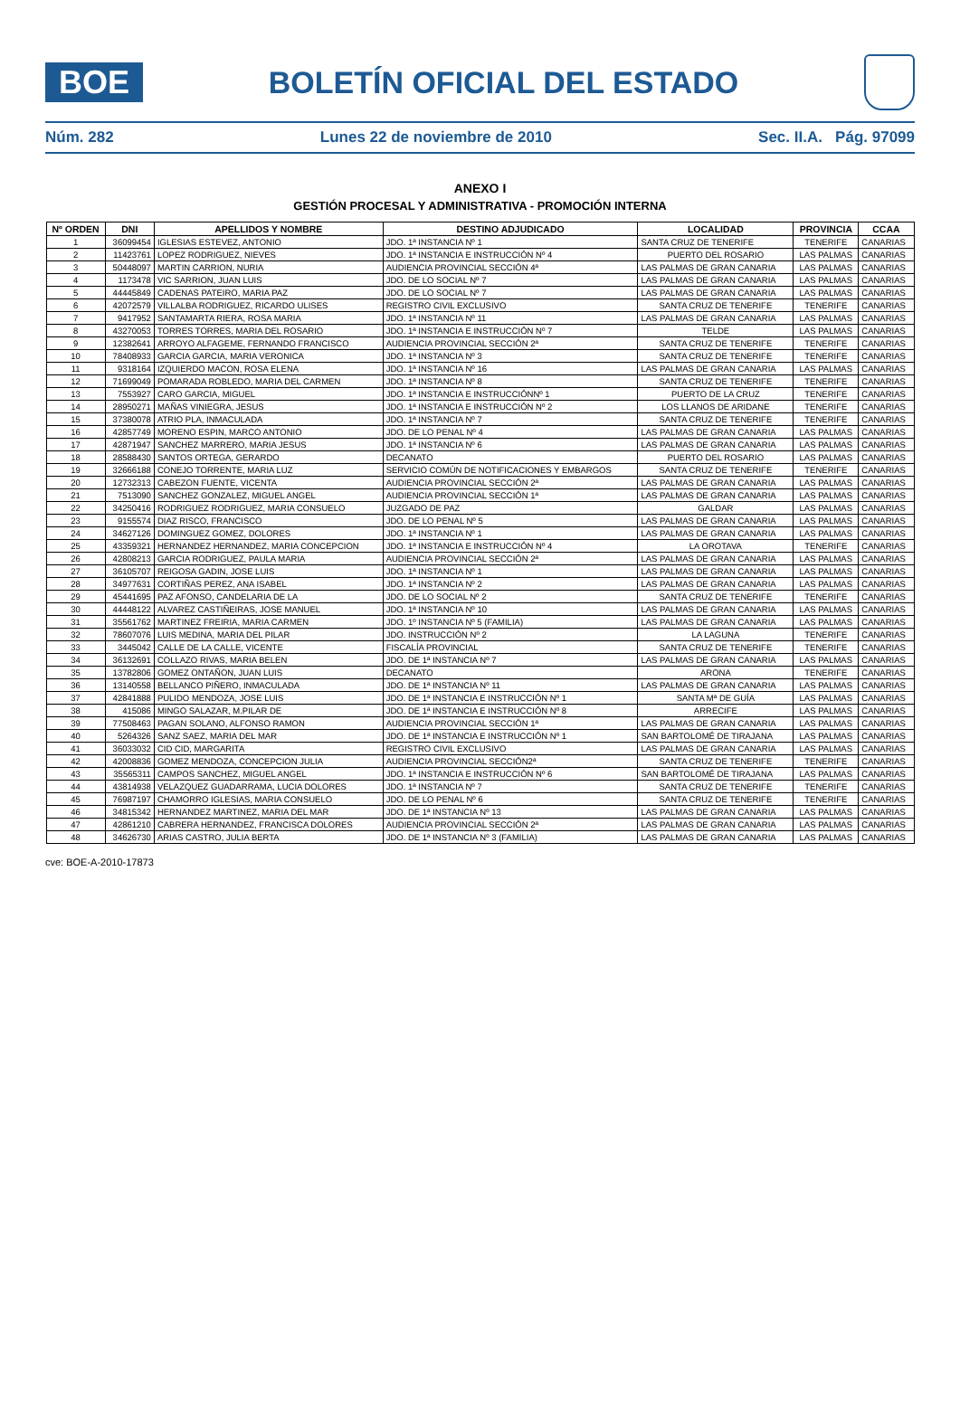BOE
BOLETÍN OFICIAL DEL ESTADO
Núm. 282 Lunes 22 de noviembre de 2010 Sec. II.A. Pág. 97099
ANEXO I
GESTIÓN PROCESAL Y ADMINISTRATIVA - PROMOCIÓN INTERNA
| Nº ORDEN | DNI | APELLIDOS Y NOMBRE | DESTINO ADJUDICADO | LOCALIDAD | PROVINCIA | CCAA |
| --- | --- | --- | --- | --- | --- | --- |
| 1 | 36099454 | IGLESIAS ESTEVEZ, ANTONIO | JDO. 1ª INSTANCIA Nº 1 | SANTA CRUZ DE TENERIFE | TENERIFE | CANARIAS |
| 2 | 11423761 | LOPEZ RODRIGUEZ, NIEVES | JDO. 1ª INSTANCIA E INSTRUCCIÓN Nº 4 | PUERTO DEL ROSARIO | LAS PALMAS | CANARIAS |
| 3 | 50448097 | MARTIN CARRION, NURIA | AUDIENCIA PROVINCIAL SECCIÓN 4ª | LAS PALMAS DE GRAN CANARIA | LAS PALMAS | CANARIAS |
| 4 | 1173478 | VIC SARRION, JUAN LUIS | JDO. DE LO SOCIAL Nº 7 | LAS PALMAS DE GRAN CANARIA | LAS PALMAS | CANARIAS |
| 5 | 44445849 | CADENAS PATEIRO, MARIA PAZ | JDO. DE LO SOCIAL Nº 7 | LAS PALMAS DE GRAN CANARIA | LAS PALMAS | CANARIAS |
| 6 | 42072579 | VILLALBA RODRIGUEZ, RICARDO ULISES | REGISTRO CIVIL EXCLUSIVO | SANTA CRUZ DE TENERIFE | TENERIFE | CANARIAS |
| 7 | 9417952 | SANTAMARTA RIERA, ROSA MARIA | JDO. 1ª INSTANCIA Nº 11 | LAS PALMAS DE GRAN CANARIA | LAS PALMAS | CANARIAS |
| 8 | 43270053 | TORRES TORRES, MARIA DEL ROSARIO | JDO. 1ª INSTANCIA E INSTRUCCIÓN Nº 7 | TELDE | LAS PALMAS | CANARIAS |
| 9 | 12382641 | ARROYO ALFAGEME, FERNANDO FRANCISCO | AUDIENCIA PROVINCIAL SECCIÓN 2ª | SANTA CRUZ DE TENERIFE | TENERIFE | CANARIAS |
| 10 | 78408933 | GARCIA GARCIA, MARIA VERONICA | JDO. 1ª INSTANCIA Nº 3 | SANTA CRUZ DE TENERIFE | TENERIFE | CANARIAS |
| 11 | 9318164 | IZQUIERDO MACON, ROSA ELENA | JDO. 1ª INSTANCIA Nº 16 | LAS PALMAS DE GRAN CANARIA | LAS PALMAS | CANARIAS |
| 12 | 71699049 | POMARADA ROBLEDO, MARIA DEL CARMEN | JDO. 1ª INSTANCIA Nº 8 | SANTA CRUZ DE TENERIFE | TENERIFE | CANARIAS |
| 13 | 7553927 | CARO GARCIA, MIGUEL | JDO. 1ª INSTANCIA E INSTRUCCIÓNNº 1 | PUERTO DE LA CRUZ | TENERIFE | CANARIAS |
| 14 | 28950271 | MAÑAS VINIEGRA, JESUS | JDO. 1ª INSTANCIA E INSTRUCCIÓN Nº 2 | LOS LLANOS DE ARIDANE | TENERIFE | CANARIAS |
| 15 | 37380078 | ATRIO PLA, INMACULADA | JDO. 1ª INSTANCIA Nº 7 | SANTA CRUZ DE TENERIFE | TENERIFE | CANARIAS |
| 16 | 42857749 | MORENO ESPIN, MARCO ANTONIO | JDO. DE LO PENAL Nº 4 | LAS PALMAS DE GRAN CANARIA | LAS PALMAS | CANARIAS |
| 17 | 42871947 | SANCHEZ MARRERO, MARIA JESUS | JDO. 1ª INSTANCIA Nº 6 | LAS PALMAS DE GRAN CANARIA | LAS PALMAS | CANARIAS |
| 18 | 28588430 | SANTOS ORTEGA, GERARDO | DECANATO | PUERTO DEL ROSARIO | LAS PALMAS | CANARIAS |
| 19 | 32666188 | CONEJO TORRENTE, MARIA LUZ | SERVICIO COMÚN DE NOTIFICACIONES Y EMBARGOS | SANTA CRUZ DE TENERIFE | TENERIFE | CANARIAS |
| 20 | 12732313 | CABEZON FUENTE, VICENTA | AUDIENCIA PROVINCIAL SECCIÓN 2ª | LAS PALMAS DE GRAN CANARIA | LAS PALMAS | CANARIAS |
| 21 | 7513090 | SANCHEZ GONZALEZ, MIGUEL ANGEL | AUDIENCIA PROVINCIAL SECCIÓN 1ª | LAS PALMAS DE GRAN CANARIA | LAS PALMAS | CANARIAS |
| 22 | 34250416 | RODRIGUEZ RODRIGUEZ, MARIA CONSUELO | JUZGADO DE PAZ | GALDAR | LAS PALMAS | CANARIAS |
| 23 | 9155574 | DIAZ RISCO, FRANCISCO | JDO. DE LO PENAL Nº 5 | LAS PALMAS DE GRAN CANARIA | LAS PALMAS | CANARIAS |
| 24 | 34627126 | DOMINGUEZ GOMEZ, DOLORES | JDO. 1ª INSTANCIA Nº 1 | LAS PALMAS DE GRAN CANARIA | LAS PALMAS | CANARIAS |
| 25 | 43359321 | HERNANDEZ HERNANDEZ, MARIA CONCEPCION | JDO. 1ª INSTANCIA E INSTRUCCIÓN Nº 4 | LA OROTAVA | TENERIFE | CANARIAS |
| 26 | 42808213 | GARCIA RODRIGUEZ, PAULA MARIA | AUDIENCIA PROVINCIAL SECCIÓN 2ª | LAS PALMAS DE GRAN CANARIA | LAS PALMAS | CANARIAS |
| 27 | 36105707 | REIGOSA GADIN, JOSE LUIS | JDO. 1ª INSTANCIA Nº 1 | LAS PALMAS DE GRAN CANARIA | LAS PALMAS | CANARIAS |
| 28 | 34977631 | CORTIÑAS PEREZ, ANA ISABEL | JDO. 1ª INSTANCIA Nº 2 | LAS PALMAS DE GRAN CANARIA | LAS PALMAS | CANARIAS |
| 29 | 45441695 | PAZ AFONSO, CANDELARIA DE LA | JDO. DE LO SOCIAL Nº 2 | SANTA CRUZ DE TENERIFE | TENERIFE | CANARIAS |
| 30 | 44448122 | ALVAREZ CASTIÑEIRAS, JOSE MANUEL | JDO. 1ª INSTANCIA Nº 10 | LAS PALMAS DE GRAN CANARIA | LAS PALMAS | CANARIAS |
| 31 | 35561762 | MARTINEZ FREIRIA, MARIA CARMEN | JDO. 1º INSTANCIA Nº 5 (FAMILIA) | LAS PALMAS DE GRAN CANARIA | LAS PALMAS | CANARIAS |
| 32 | 78607076 | LUIS MEDINA, MARIA DEL PILAR | JDO. INSTRUCCIÓN Nº 2 | LA LAGUNA | TENERIFE | CANARIAS |
| 33 | 3445042 | CALLE DE LA CALLE, VICENTE | FISCALÍA PROVINCIAL | SANTA CRUZ DE TENERIFE | TENERIFE | CANARIAS |
| 34 | 36132691 | COLLAZO RIVAS, MARIA BELEN | JDO. DE 1ª INSTANCIA Nº 7 | LAS PALMAS DE GRAN CANARIA | LAS PALMAS | CANARIAS |
| 35 | 13782806 | GOMEZ ONTAÑON, JUAN LUIS | DECANATO | ARONA | TENERIFE | CANARIAS |
| 36 | 13140558 | BELLANCO PIÑERO, INMACULADA | JDO. DE 1ª INSTANCIA Nº 11 | LAS PALMAS DE GRAN CANARIA | LAS PALMAS | CANARIAS |
| 37 | 42841888 | PULIDO MENDOZA, JOSE LUIS | JDO. DE 1ª INSTANCIA E INSTRUCCIÓN Nº 1 | SANTA Mª DE GUÍA | LAS PALMAS | CANARIAS |
| 38 | 415086 | MINGO SALAZAR, M.PILAR DE | JDO. DE 1ª INSTANCIA E INSTRUCCIÓN Nº 8 | ARRECIFE | LAS PALMAS | CANARIAS |
| 39 | 77508463 | PAGAN SOLANO, ALFONSO RAMON | AUDIENCIA PROVINCIAL SECCIÓN 1ª | LAS PALMAS DE GRAN CANARIA | LAS PALMAS | CANARIAS |
| 40 | 5264326 | SANZ SAEZ, MARIA DEL MAR | JDO. DE 1ª INSTANCIA E INSTRUCCIÓN Nº 1 | SAN BARTOLOMÉ DE TIRAJANA | LAS PALMAS | CANARIAS |
| 41 | 36033032 | CID CID, MARGARITA | REGISTRO CIVIL EXCLUSIVO | LAS PALMAS DE GRAN CANARIA | LAS PALMAS | CANARIAS |
| 42 | 42008836 | GOMEZ MENDOZA, CONCEPCION JULIA | AUDIENCIA PROVINCIAL SECCIÓN2ª | SANTA CRUZ DE TENERIFE | TENERIFE | CANARIAS |
| 43 | 35565311 | CAMPOS SANCHEZ, MIGUEL ANGEL | JDO. 1ª INSTANCIA E INSTRUCCIÓN Nº 6 | SAN BARTOLOMÉ DE TIRAJANA | LAS PALMAS | CANARIAS |
| 44 | 43814938 | VELAZQUEZ GUADARRAMA, LUCIA DOLORES | JDO. 1ª INSTANCIA Nº 7 | SANTA CRUZ DE TENERIFE | TENERIFE | CANARIAS |
| 45 | 76987197 | CHAMORRO IGLESIAS, MARIA CONSUELO | JDO. DE LO PENAL Nº 6 | SANTA CRUZ DE TENERIFE | TENERIFE | CANARIAS |
| 46 | 34815342 | HERNANDEZ MARTINEZ, MARIA DEL MAR | JDO. DE 1ª INSTANCIA Nº 13 | LAS PALMAS DE GRAN CANARIA | LAS PALMAS | CANARIAS |
| 47 | 42861210 | CABRERA HERNANDEZ, FRANCISCA DOLORES | AUDIENCIA PROVINCIAL SECCIÓN 2ª | LAS PALMAS DE GRAN CANARIA | LAS PALMAS | CANARIAS |
| 48 | 34626730 | ARIAS CASTRO, JULIA BERTA | JDO. DE 1ª INSTANCIA Nº 3 (FAMILIA) | LAS PALMAS DE GRAN CANARIA | LAS PALMAS | CANARIAS |
cve: BOE-A-2010-17873